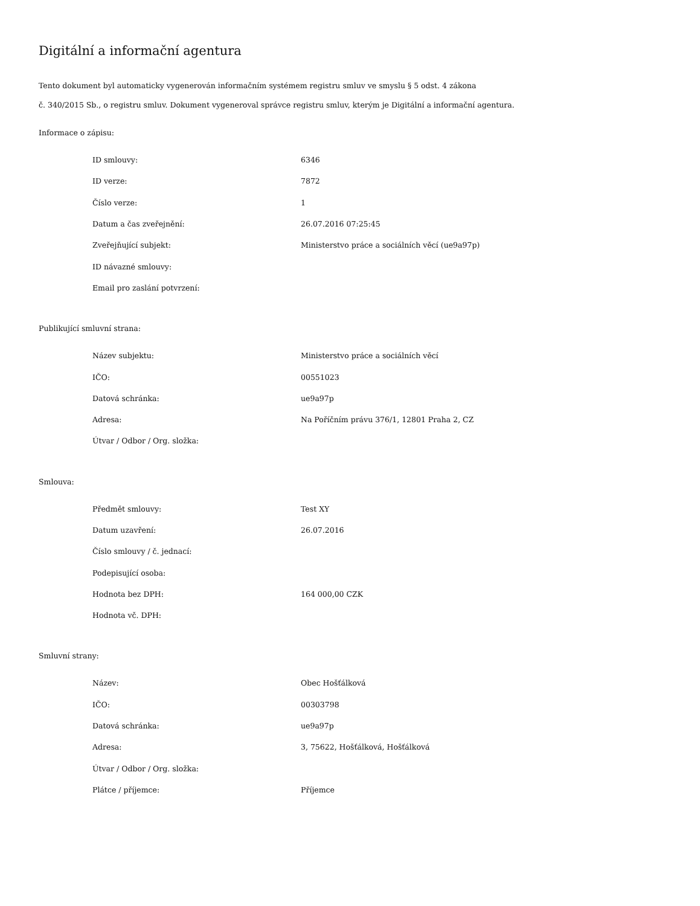Digitální a informační agentura
Tento dokument byl automaticky vygenerován informačním systémem registru smluv ve smyslu § 5 odst. 4 zákona
č. 340/2015 Sb., o registru smluv. Dokument vygeneroval správce registru smluv, kterým je Digitální a informační agentura.
Informace o zápisu:
| ID smlouvy: | 6346 |
| ID verze: | 7872 |
| Číslo verze: | 1 |
| Datum a čas zveřejnění: | 26.07.2016 07:25:45 |
| Zveřejňující subjekt: | Ministerstvo práce a sociálních věcí (ue9a97p) |
| ID návazné smlouvy: | |
| Email pro zaslání potvrzení: | |
Publikující smluvní strana:
| Název subjektu: | Ministerstvo práce a sociálních věcí |
| IČO: | 00551023 |
| Datová schránka: | ue9a97p |
| Adresa: | Na Poříčním právu 376/1, 12801 Praha 2, CZ |
| Útvar / Odbor / Org. složka: | |
Smlouva:
| Předmět smlouvy: | Test XY |
| Datum uzavření: | 26.07.2016 |
| Číslo smlouvy / č. jednací: | |
| Podepisující osoba: | |
| Hodnota bez DPH: | 164 000,00 CZK |
| Hodnota vč. DPH: | |
Smluvní strany:
| Název: | Obec Hošťálková |
| IČO: | 00303798 |
| Datová schránka: | ue9a97p |
| Adresa: | 3, 75622, Hošťálková, Hošťálková |
| Útvar / Odbor / Org. složka: | |
| Plátce / příjemce: | Příjemce |